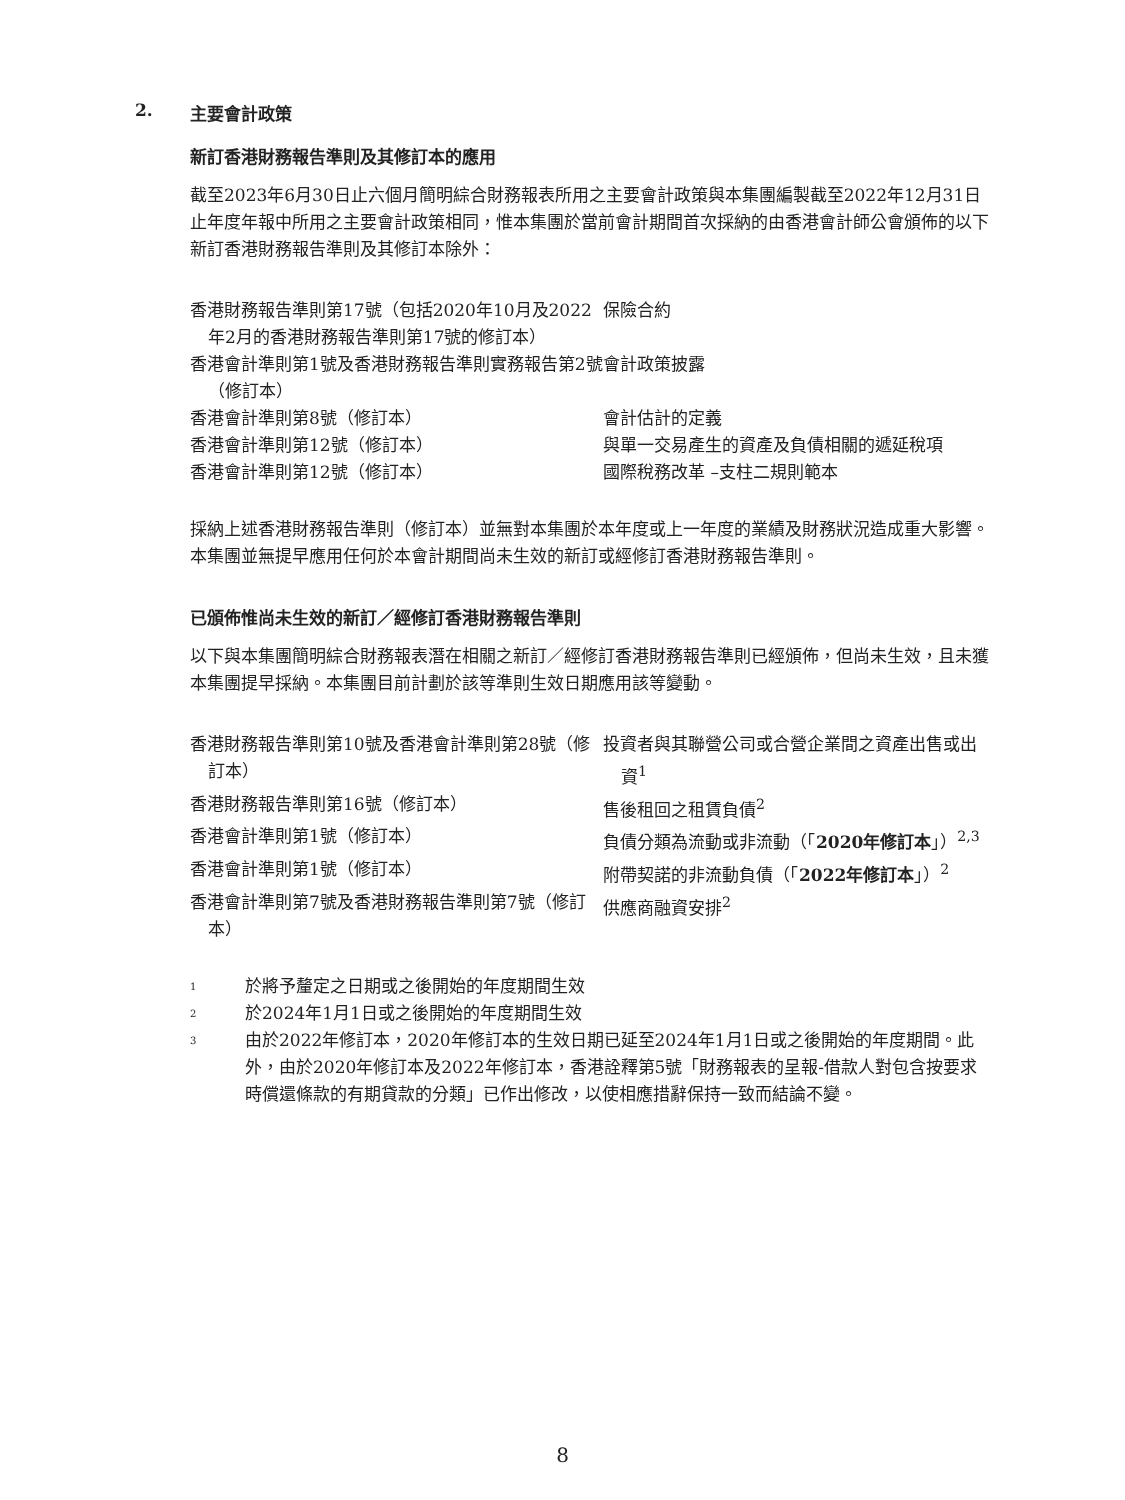2. 主要會計政策
新訂香港財務報告準則及其修訂本的應用
截至2023年6月30日止六個月簡明綜合財務報表所用之主要會計政策與本集團編製截至2022年12月31日止年度年報中所用之主要會計政策相同，惟本集團於當前會計期間首次採納的由香港會計師公會頒佈的以下新訂香港財務報告準則及其修訂本除外：
| 香港財務報告準則第17號（包括2020年10月及2022年2月的香港財務報告準則第17號的修訂本） | 保險合約 |
| 香港會計準則第1號及香港財務報告準則實務報告第2號（修訂本） | 會計政策披露 |
| 香港會計準則第8號（修訂本） | 會計估計的定義 |
| 香港會計準則第12號（修訂本） | 與單一交易產生的資產及負債相關的遞延稅項 |
| 香港會計準則第12號（修訂本） | 國際稅務改革 –支柱二規則範本 |
採納上述香港財務報告準則（修訂本）並無對本集團於本年度或上一年度的業績及財務狀況造成重大影響。本集團並無提早應用任何於本會計期間尚未生效的新訂或經修訂香港財務報告準則。
已頒佈惟尚未生效的新訂／經修訂香港財務報告準則
以下與本集團簡明綜合財務報表潛在相關之新訂／經修訂香港財務報告準則已經頒佈，但尚未生效，且未獲本集團提早採納。本集團目前計劃於該等準則生效日期應用該等變動。
| 香港財務報告準則第10號及香港會計準則第28號（修訂本） | 投資者與其聯營公司或合營企業間之資產出售或出資<sup>1</sup> |
| 香港財務報告準則第16號（修訂本） | 售後租回之租賃負債<sup>2</sup> |
| 香港會計準則第1號（修訂本） | 負債分類為流動或非流動（「 2020年修訂本 」）<sup>2,3</sup> |
| 香港會計準則第1號（修訂本） | 附帶契諾的非流動負債（「 2022年修訂本 」）<sup>2</sup> |
| 香港會計準則第7號及香港財務報告準則第7號（修訂本） | 供應商融資安排<sup>2</sup> |
1 於將予釐定之日期或之後開始的年度期間生效
2 於2024年1月1日或之後開始的年度期間生效
3 由於2022年修訂本，2020年修訂本的生效日期已延至2024年1月1日或之後開始的年度期間。此外，由於2020年修訂本及2022年修訂本，香港詮釋第5號「財務報表的呈報-借款人對包含按要求時償還條款的有期貸款的分類」已作出修改，以使相應措辭保持一致而結論不變。
8